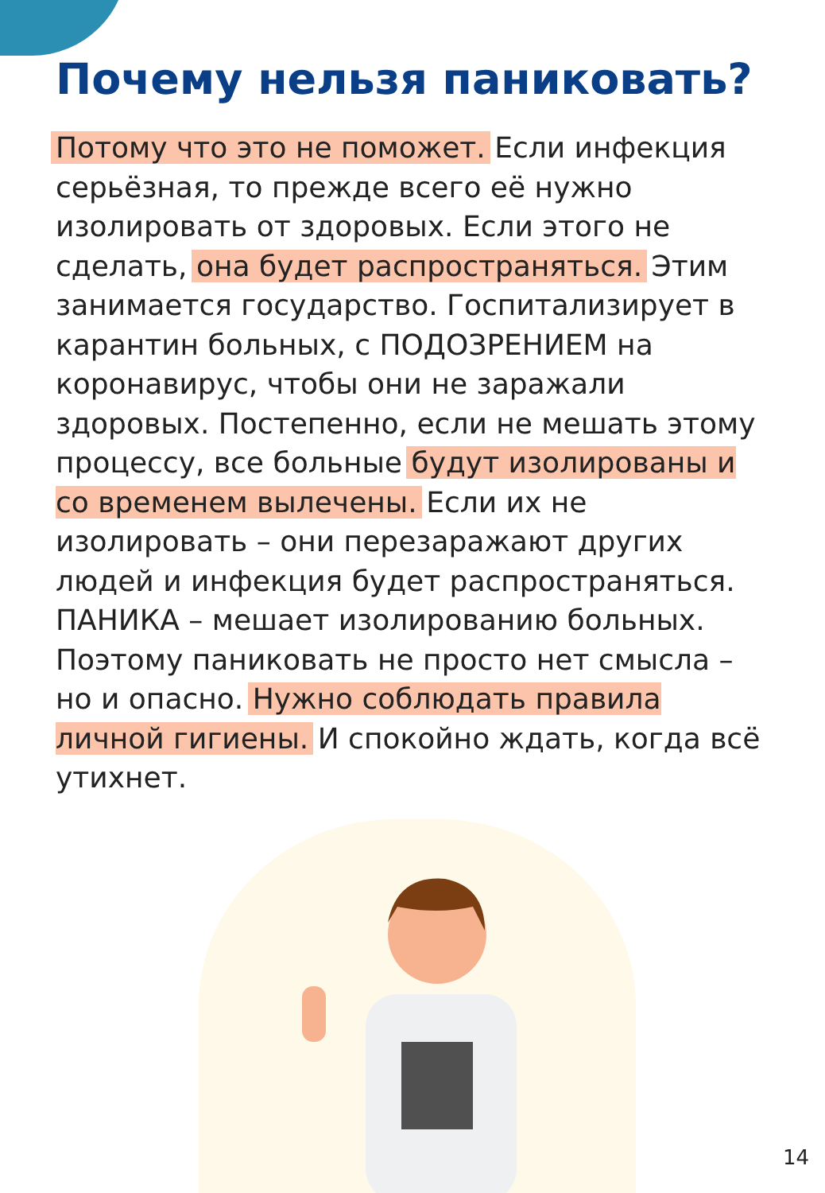Почему нельзя паниковать?
Потому что это не поможет. Если инфекция серьёзная, то прежде всего её нужно изолировать от здоровых. Если этого не сделать, она будет распространяться. Этим занимается государство. Госпитализирует в карантин больных, с ПОДОЗРЕНИЕМ на коронавирус, чтобы они не заражали здоровых. Постепенно, если не мешать этому процессу, все больные будут изолированы и со временем вылечены. Если их не изолировать – они перезаражают других людей и инфекция будет распространяться. ПАНИКА – мешает изолированию больных. Поэтому паниковать не просто нет смысла – но и опасно. Нужно соблюдать правила личной гигиены. И спокойно ждать, когда всё утихнет.
14